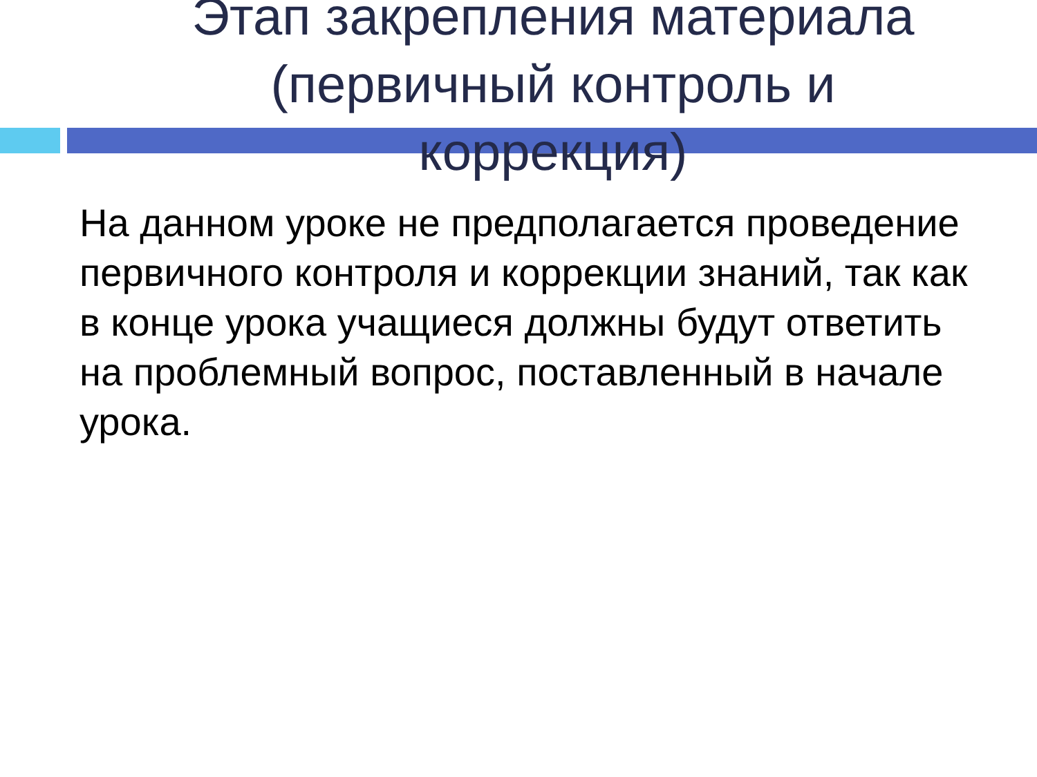Этап закрепления материала (первичный контроль и коррекция)
На данном уроке не предполагается проведение первичного контроля и коррекции знаний, так как в конце урока учащиеся должны будут ответить на проблемный вопрос, поставленный в начале урока.